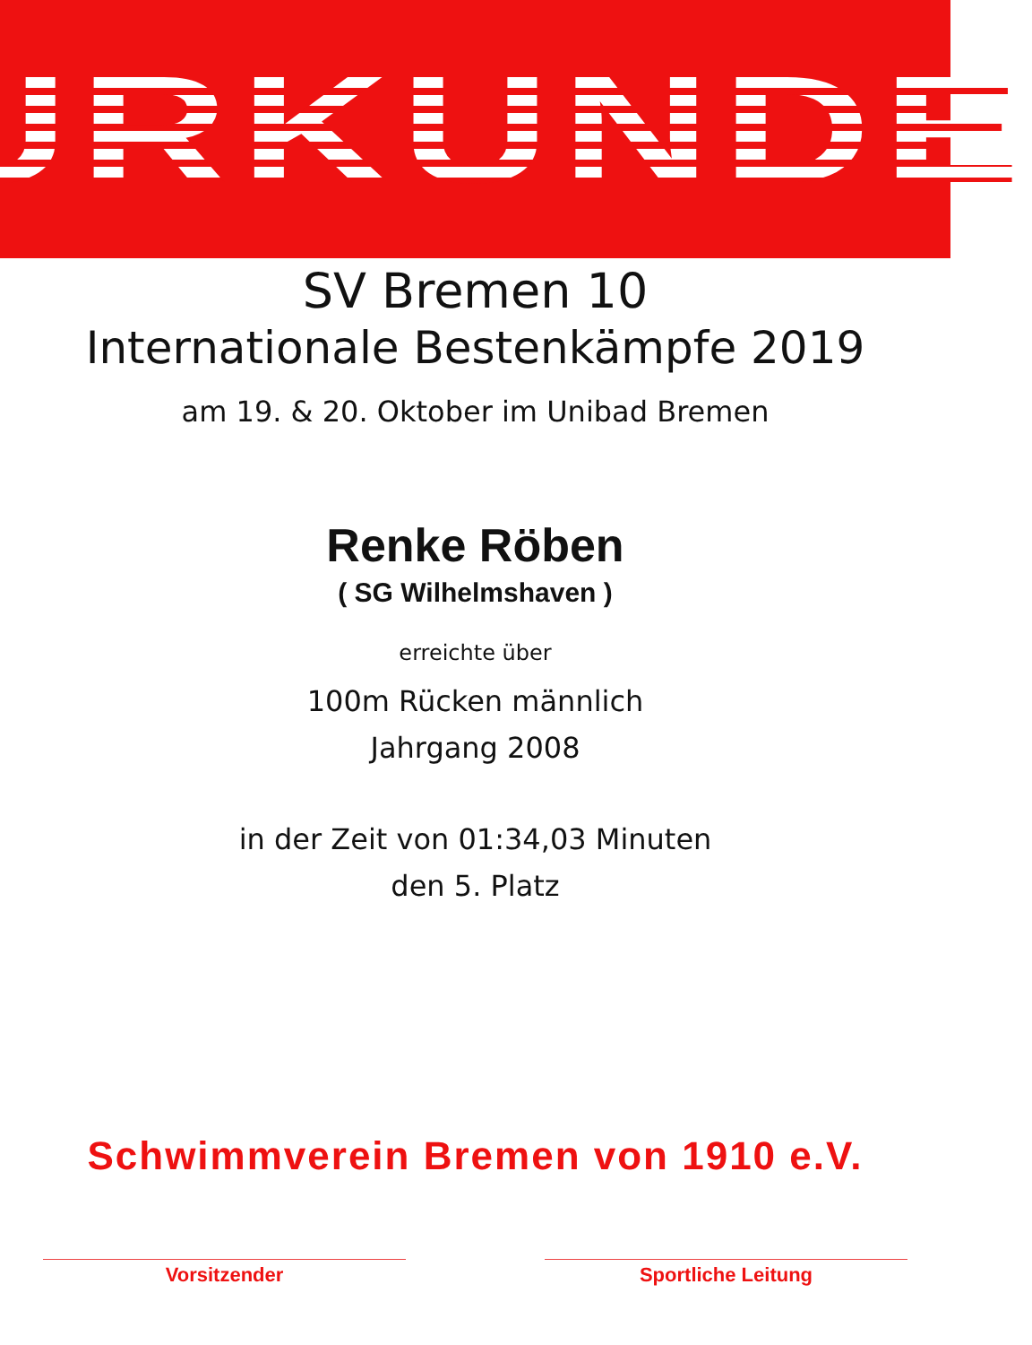URKUNDE
SV Bremen 10
Internationale Bestenkämpfe 2019
am 19. & 20. Oktober im Unibad Bremen
Renke Röben
( SG Wilhelmshaven )
erreichte über
100m Rücken männlich
Jahrgang 2008
in der Zeit von 01:34,03 Minuten
den 5. Platz
Schwimmverein Bremen von 1910 e.V.
Vorsitzender Sportliche Leitung